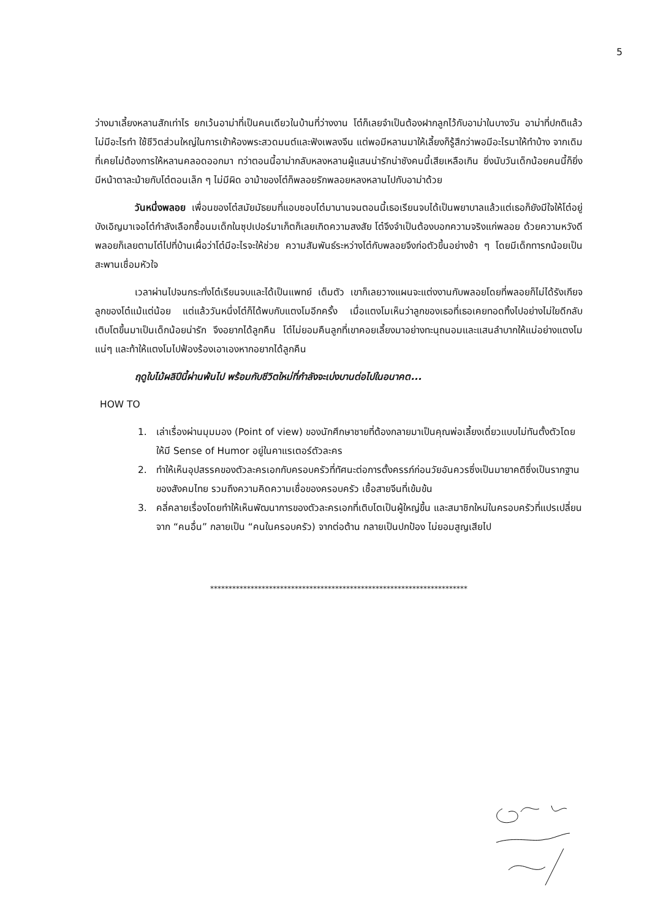5
ว่างมาเลี้ยงหลานสักเท่าไร ยกเว้นอาม่าที่เป็นคนเดียวในบ้านที่ว่างงาน โต๋ก็เลยจำเป็นต้องฝากลูกไว้กับอาม่าในบางวัน อาม่าที่ปกติแล้วไม่มีอะไรทำ ใช้ชีวิตส่วนใหญ่ในการเข้าห้องพระสวดมนต์และฟังเพลงจีน แต่พอมีหลานมาให้เลี้ยงก็รู้สึกว่าพอมีอะไรมาให้ทำบ้าง จากเดิมที่เคยไม่ต้องการให้หลานคลอดออกมา ทว่าตอนนี้อาม่ากลับหลงหลานผู้แสนน่ารักน่าชังคนนี้เสียเหลือเกิน ยิ่งนับวันเด็กน้อยคนนี้ก็ยิ่งมีหน้าตาละม้ายกับโต๋ตอนเล็ก ๆ ไม่มีผิด อาม้าของโต๋ก็พลอยรักพลอยหลงหลานไปกับอาม่าด้วย
วันหนึ่งพลอย เพื่อนของโต๋สมัยมัธยมที่แอบชอบโต๋มานานจนตอนนี้เธอเรียนจบได้เป็นพยาบาลแล้วแต่เธอก็ยังมีใจให้โต๋อยู่ บังเอิญมาเจอโต๋กำลังเลือกซื้อนมเด็กในซุปเปอร์มาเก็ตก็เลยเกิดความสงสัย โต๋จึงจำเป็นต้องบอกความจริงแก่พลอย ด้วยความหวังดีพลอยก็เลยตามโต๋ไปที่บ้านเผื่อว่าโต๋มีอะไรจะให้ช่วย ความสัมพันธ์ระหว่างโต๋กับพลอยจึงก่อตัวขึ้นอย่างช้า ๆ โดยมีเด็กทารกน้อยเป็นสะพานเชื่อมหัวใจ
เวลาผ่านไปจนกระทั่งโต๋เรียนจบและได้เป็นแพทย์ เต็มตัว เขาก็เลยวางแผนจะแต่งงานกับพลอยโดยที่พลอยก็ไม่ได้รังเกียจลูกของโต๋แม้แต่น้อย แต่แล้ววันหนึ่งโต๋ก็ได้พบกับแตงโมอีกครั้ง เมื่อแตงโมเห็นว่าลูกของเธอที่เธอเคยทอดทิ้งไปอย่างไม่ใยดีกลับเติบโตขึ้นมาเป็นเด็กน้อยน่ารัก จึงอยากได้ลูกคืน โต๋ไม่ยอมคืนลูกที่เขาคอยเลี้ยงมาอย่างทะนุถนอมและแสนลำบากให้แม่อย่างแตงโมแน่ๆ และท้าให้แตงโมไปฟ้องร้องเอาเองหากอยากได้ลูกคืน
ฤดูใบไม้ผลิปีนี้ผ่านพ้นไป พร้อมกับชีวิตใหม่ที่กำลังจะเบ่งบานต่อไปในอนาคต...
HOW TO
1. เล่าเรื่องผ่านมุมมอง (Point of view) ของนักศึกษาชายที่ต้องกลายมาเป็นคุณพ่อเลี้ยงเดี่ยวแบบไม่ทันตั้งตัวโดยให้มี Sense of Humor อยู่ในคาแรเตอร์ตัวละคร
2. ทำให้เห็นอุปสรรคของตัวละครเอกกับครอบครัวที่ทัศนะต่อการตั้งครรภ์ก่อนวัยอันควรซึ่งเป็นมายาคติซึ่งเป็นรากฐานของสังคมไทย รวมถึงความคิดความเชื่อของครอบครัว เชื้อสายจีนที่เข้มข้น
3. คลี่คลายเรื่องโดยทำให้เห็นพัฒนาการของตัวละครเอกที่เติบโตเป็นผู้ใหญ่ขึ้น และสมาชิกใหม่ในครอบครัวที่แปรเปลี่ยนจาก “คนอื่น” กลายเป็น “คนในครอบครัว) จากต่อต้าน กลายเป็นปกป้อง ไม่ยอมสูญเสียไป
**********************************************************************